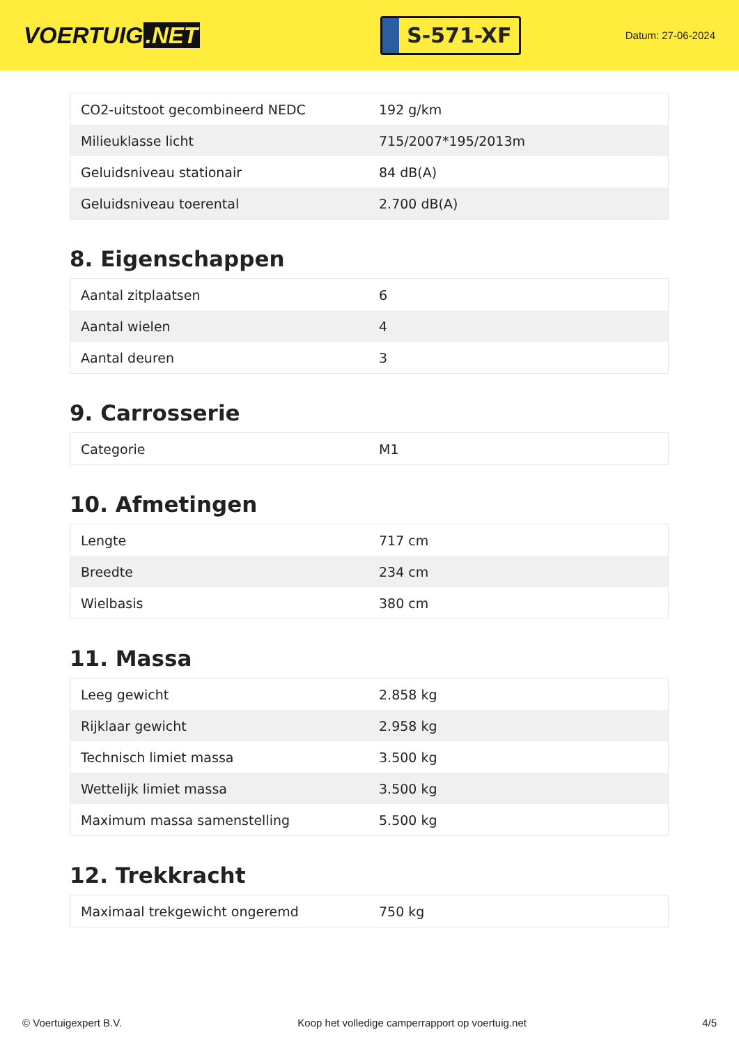VOERTUIG.NET
S-571-XF
Datum: 27-06-2024
| CO2-uitstoot gecombineerd NEDC | 192 g/km |
| Milieuklasse licht | 715/2007*195/2013m |
| Geluidsniveau stationair | 84 dB(A) |
| Geluidsniveau toerental | 2.700 dB(A) |
8. Eigenschappen
| Aantal zitplaatsen | 6 |
| Aantal wielen | 4 |
| Aantal deuren | 3 |
9. Carrosserie
| Categorie | M1 |
10. Afmetingen
| Lengte | 717 cm |
| Breedte | 234 cm |
| Wielbasis | 380 cm |
11. Massa
| Leeg gewicht | 2.858 kg |
| Rijklaar gewicht | 2.958 kg |
| Technisch limiet massa | 3.500 kg |
| Wettelijk limiet massa | 3.500 kg |
| Maximum massa samenstelling | 5.500 kg |
12. Trekkracht
| Maximaal trekgewicht ongeremd | 750 kg |
© Voertuigexpert B.V. Koop het volledige camperrapport op voertuig.net 4/5